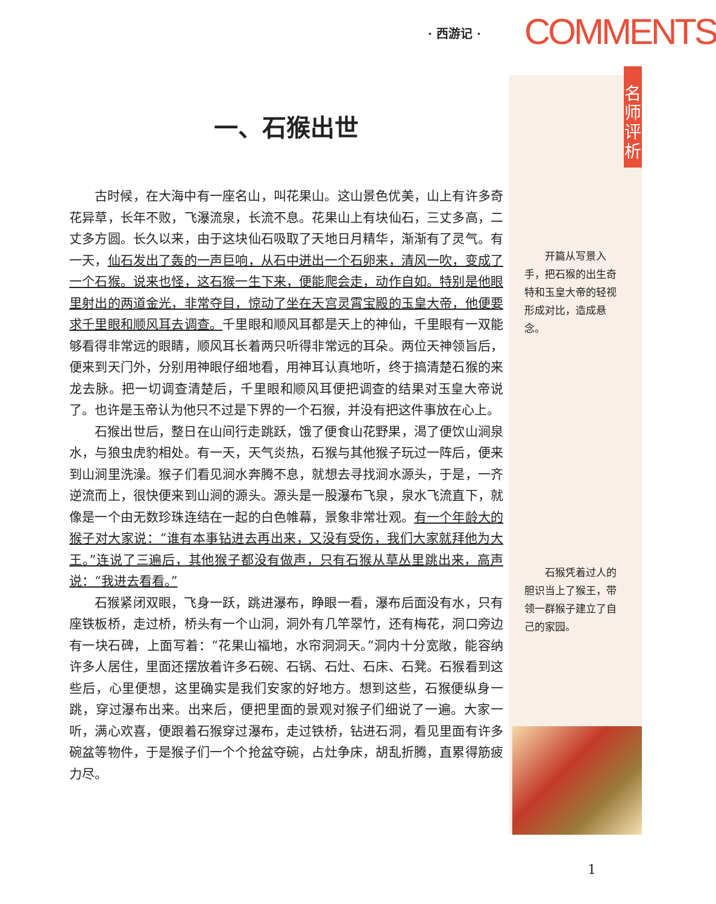· 西游记 · COMMENTS
名师评析
一、石猴出世
古时候，在大海中有一座名山，叫花果山。这山景色优美，山上有许多奇花异草，长年不败，飞瀑流泉，长流不息。花果山上有块仙石，三丈多高，二丈多方圆。长久以来，由于这块仙石吸取了天地日月精华，渐渐有了灵气。有一天，仙石发出了轰的一声巨响，从石中迸出一个石卵来，清风一吹，变成了一个石猴。说来也怪，这石猴一生下来，便能爬会走，动作自如。特别是他眼里射出的两道金光，非常夺目，惊动了坐在天宫灵霄宝殿的玉皇大帝，他便要求千里眼和顺风耳去调查。千里眼和顺风耳都是天上的神仙，千里眼有一双能够看得非常远的眼睛，顺风耳长着两只听得非常远的耳朵。两位天神领旨后，便来到天门外，分别用神眼仔细地看，用神耳认真地听，终于搞清楚石猴的来龙去脉。把一切调查清楚后，千里眼和顺风耳便把调查的结果对玉皇大帝说了。也许是玉帝认为他只不过是下界的一个石猴，并没有把这件事放在心上。
石猴出世后，整日在山间行走跳跃，饿了便食山花野果，渴了便饮山涧泉水，与狼虫虎豹相处。有一天，天气炎热，石猴与其他猴子玩过一阵后，便来到山涧里洗澡。猴子们看见涧水奔腾不息，就想去寻找涧水源头，于是，一齐逆流而上，很快便来到山涧的源头。源头是一股瀑布飞泉，泉水飞流直下，就像是一个由无数珍珠连结在一起的白色帷幕，景象非常壮观。有一个年龄大的猴子对大家说：“谁有本事钻进去再出来，又没有受伤，我们大家就拜他为大王。”连说了三遍后，其他猴子都没有做声，只有石猴从草丛里跳出来，高声说：“我进去看看。”
石猴紧闭双眼，飞身一跃，跳进瀑布，睁眼一看，瀑布后面没有水，只有座铁板桥，走过桥，桥头有一个山洞，洞外有几竿翠竹，还有梅花，洞口旁边有一块石碑，上面写着：“花果山福地，水帘洞洞天。”洞内十分宽敞，能容纳许多人居住，里面还摆放着许多石碗、石锅、石灶、石床、石凳。石猴看到这些后，心里便想，这里确实是我们安家的好地方。想到这些，石猴便纵身一跳，穿过瀑布出来。出来后，便把里面的景观对猴子们细说了一遍。大家一听，满心欢喜，便跟着石猴穿过瀑布，走过铁桥，钻进石洞，看见里面有许多碗盆等物件，于是猴子们一个个抢盆夺碗，占灶争床，胡乱折腾，直累得筋疲力尽。
开篇从写景入手，把石猴的出生奇特和玉皇大帝的轻视形成对比，造成悬念。
石猴凭着过人的胆识当上了猴王，带领一群猴子建立了自己的家园。
1